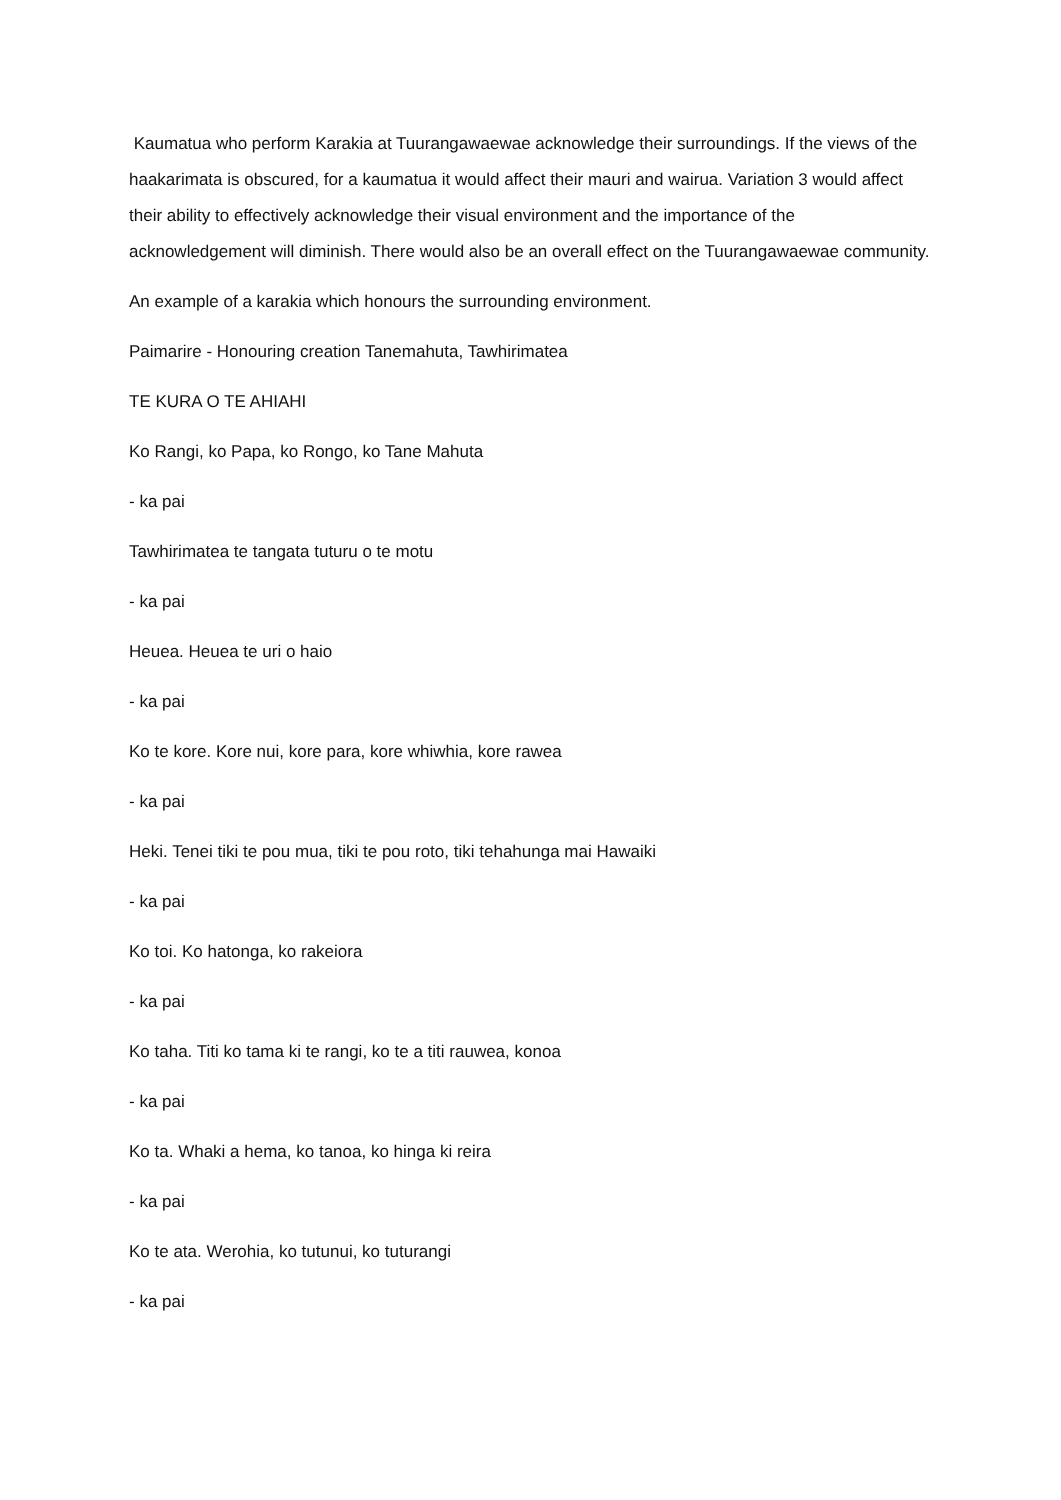Kaumatua who perform Karakia at Tuurangawaewae acknowledge their surroundings. If the views of the haakarimata is obscured, for a kaumatua it would affect their mauri and wairua. Variation 3 would affect their ability to effectively acknowledge their visual environment and the importance of the acknowledgement will diminish. There would also be an overall effect on the Tuurangawaewae community.
An example of a karakia which honours the surrounding environment.
Paimarire - Honouring creation Tanemahuta, Tawhirimatea
TE KURA O TE AHIAHI
Ko Rangi, ko Papa, ko Rongo, ko Tane Mahuta
- ka pai
Tawhirimatea te tangata tuturu o te motu
- ka pai
Heuea. Heuea te uri o haio
- ka pai
Ko te kore. Kore nui, kore para, kore whiwhia, kore rawea
- ka pai
Heki. Tenei tiki te pou mua, tiki te pou roto, tiki tehahunga mai Hawaiki
- ka pai
Ko toi. Ko hatonga, ko rakeiora
- ka pai
Ko taha. Titi ko tama ki te rangi, ko te a titi rauwea, konoa
- ka pai
Ko ta. Whaki a hema, ko tanoa, ko hinga ki reira
- ka pai
Ko te ata. Werohia, ko tutunui, ko tuturangi
- ka pai